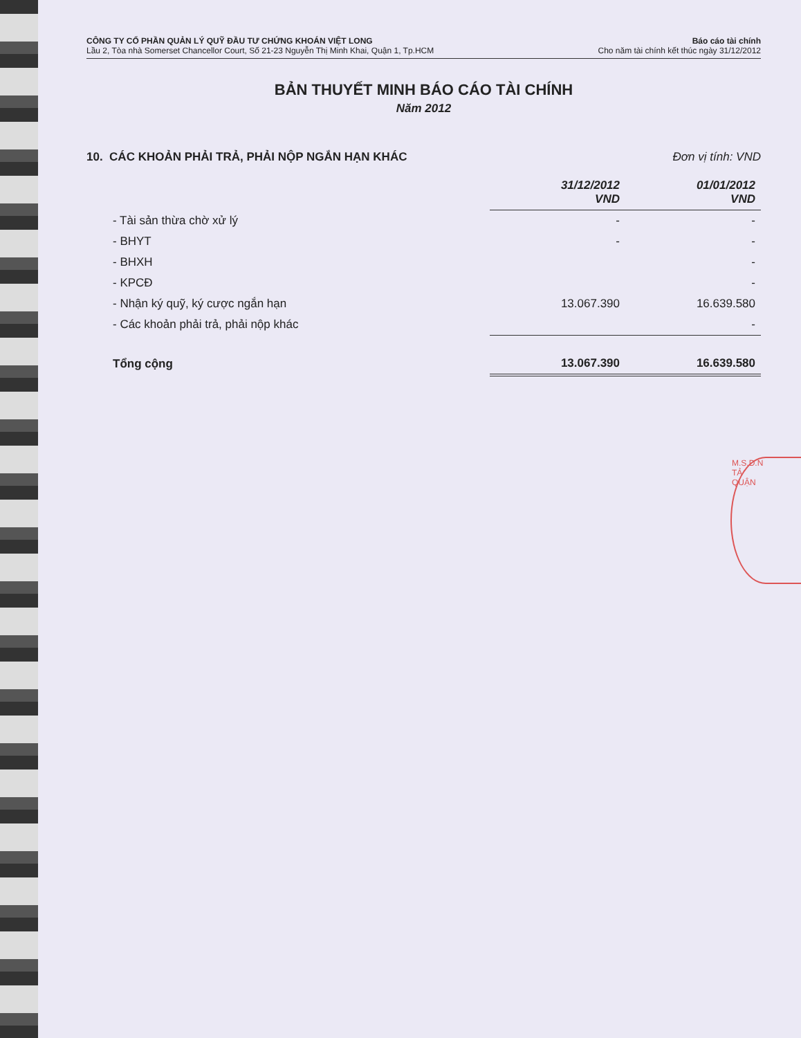CÔNG TY CỔ PHẦN QUẢN LÝ QUỸ ĐẦU TƯ CHỨNG KHOÁN VIỆT LONG
Lầu 2, Tòa nhà Somerset Chancellor Court, Số 21-23 Nguyễn Thị Minh Khai, Quận 1, Tp.HCM
Báo cáo tài chính
Cho năm tài chính kết thúc ngày 31/12/2012
BẢN THUYẾT MINH BÁO CÁO TÀI CHÍNH
Năm 2012
10. CÁC KHOẢN PHẢI TRẢ, PHẢI NỘP NGẮN HẠN KHÁC Đơn vị tính: VND
| | 31/12/2012 VND | 01/01/2012 VND |
| - Tài sản thừa chờ xử lý | - | - |
| - BHYT | - | - |
| - BHXH | | - |
| - KPCĐ | | - |
| - Nhận ký quỹ, ký cược ngắn hạn | 13.067.390 | 16.639.580 |
| - Các khoản phải trả, phải nộp khác | | - |
| Tổng cộng | 13.067.390 | 16.639.580 |
M.S.D.N
TẢ
QUẬN